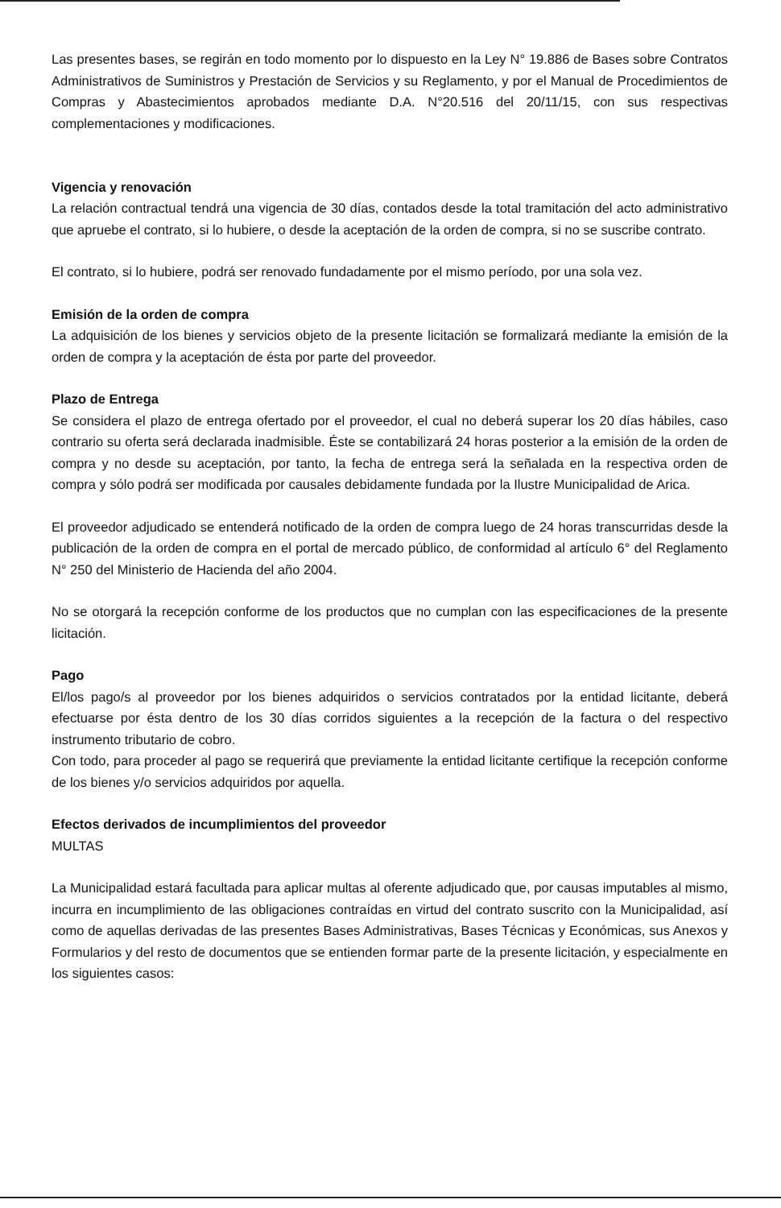Las presentes bases, se regirán en todo momento por lo dispuesto en la Ley N° 19.886 de Bases sobre Contratos Administrativos de Suministros y Prestación de Servicios y su Reglamento, y por el Manual de Procedimientos de Compras y Abastecimientos aprobados mediante D.A. N°20.516 del 20/11/15, con sus respectivas complementaciones y modificaciones.
Vigencia y renovación
La relación contractual tendrá una vigencia de 30 días, contados desde la total tramitación del acto administrativo que apruebe el contrato, si lo hubiere, o desde la aceptación de la orden de compra, si no se suscribe contrato.
El contrato, si lo hubiere, podrá ser renovado fundadamente por el mismo período, por una sola vez.
Emisión de la orden de compra
La adquisición de los bienes y servicios objeto de la presente licitación se formalizará mediante la emisión de la orden de compra y la aceptación de ésta por parte del proveedor.
Plazo de Entrega
Se considera el plazo de entrega ofertado por el proveedor, el cual no deberá superar los 20 días hábiles, caso contrario su oferta será declarada inadmisible. Éste se contabilizará 24 horas posterior a la emisión de la orden de compra y no desde su aceptación, por tanto, la fecha de entrega será la señalada en la respectiva orden de compra y sólo podrá ser modificada por causales debidamente fundada por la Ilustre Municipalidad de Arica.
El proveedor adjudicado se entenderá notificado de la orden de compra luego de 24 horas transcurridas desde la publicación de la orden de compra en el portal de mercado público, de conformidad al artículo 6° del Reglamento N° 250 del Ministerio de Hacienda del año 2004.
No se otorgará la recepción conforme de los productos que no cumplan con las especificaciones de la presente licitación.
Pago
El/los pago/s al proveedor por los bienes adquiridos o servicios contratados por la entidad licitante, deberá efectuarse por ésta dentro de los 30 días corridos siguientes a la recepción de la factura o del respectivo instrumento tributario de cobro.
Con todo, para proceder al pago se requerirá que previamente la entidad licitante certifique la recepción conforme de los bienes y/o servicios adquiridos por aquella.
Efectos derivados de incumplimientos del proveedor
MULTAS
La Municipalidad estará facultada para aplicar multas al oferente adjudicado que, por causas imputables al mismo, incurra en incumplimiento de las obligaciones contraídas en virtud del contrato suscrito con la Municipalidad, así como de aquellas derivadas de las presentes Bases Administrativas, Bases Técnicas y Económicas, sus Anexos y Formularios y del resto de documentos que se entienden formar parte de la presente licitación, y especialmente en los siguientes casos: